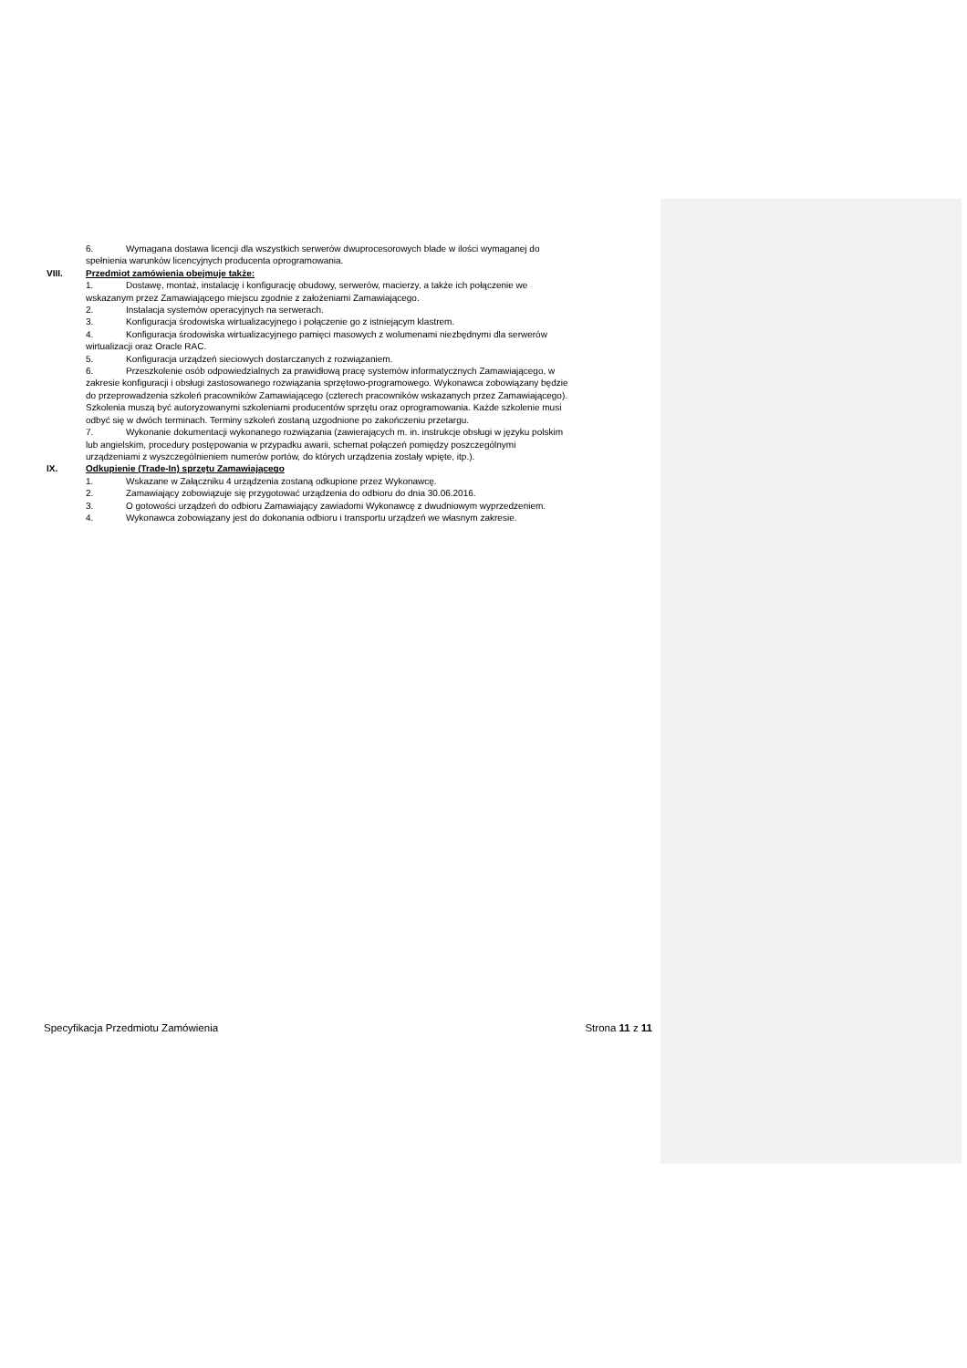6. Wymagana dostawa licencji dla wszystkich serwerów dwuprocesorowych blade w ilości wymaganej do
spełnienia warunków licencyjnych producenta oprogramowania.
VIII. Przedmiot zamówienia obejmuje także:
1. Dostawę, montaż, instalację i konfigurację obudowy, serwerów, macierzy, a także ich połączenie we
wskazanym przez Zamawiającego miejscu zgodnie z założeniami Zamawiającego.
2. Instalacja systemów operacyjnych na serwerach.
3. Konfiguracja środowiska wirtualizacyjnego i połączenie go z istniejącym klastrem.
4. Konfiguracja środowiska wirtualizacyjnego pamięci masowych z wolumenami niezbędnymi dla serwerów
wirtualizacji oraz Oracle RAC.
5. Konfiguracja urządzeń sieciowych dostarczanych z rozwiązaniem.
6. Przeszkolenie osób odpowiedzialnych za prawidłową pracę systemów informatycznych Zamawiającego, w
zakresie konfiguracji i obsługi zastosowanego rozwiązania sprzętowo-programowego. Wykonawca zobowiązany będzie
do przeprowadzenia szkoleń pracowników Zamawiającego (czterech pracowników wskazanych przez Zamawiającego).
Szkolenia muszą być autoryzowanymi szkoleniami producentów sprzętu oraz oprogramowania. Każde szkolenie musi
odbyć się w dwóch terminach. Terminy szkoleń zostaną uzgodnione po zakończeniu przetargu.
7. Wykonanie dokumentacji wykonanego rozwiązania (zawierających m. in. instrukcje obsługi w języku polskim
lub angielskim, procedury postępowania w przypadku awarii, schemat połączeń pomiędzy poszczególnymi
urządzeniami z wyszczególnieniem numerów portów, do których urządzenia zostały wpięte, itp.).
IX. Odkupienie (Trade-In) sprzętu Zamawiającego
1. Wskazane w Załączniku 4 urządzenia zostaną odkupione przez Wykonawcę.
2. Zamawiający zobowiązuje się przygotować urządzenia do odbioru do dnia 30.06.2016.
3. O gotowości urządzeń do odbioru Zamawiający zawiadomi Wykonawcę z dwudniowym wyprzedzeniem.
4. Wykonawca zobowiązany jest do dokonania odbioru i transportu urządzeń we własnym zakresie.
Specyfikacja Przedmiotu Zamówienia Strona 11 z 11